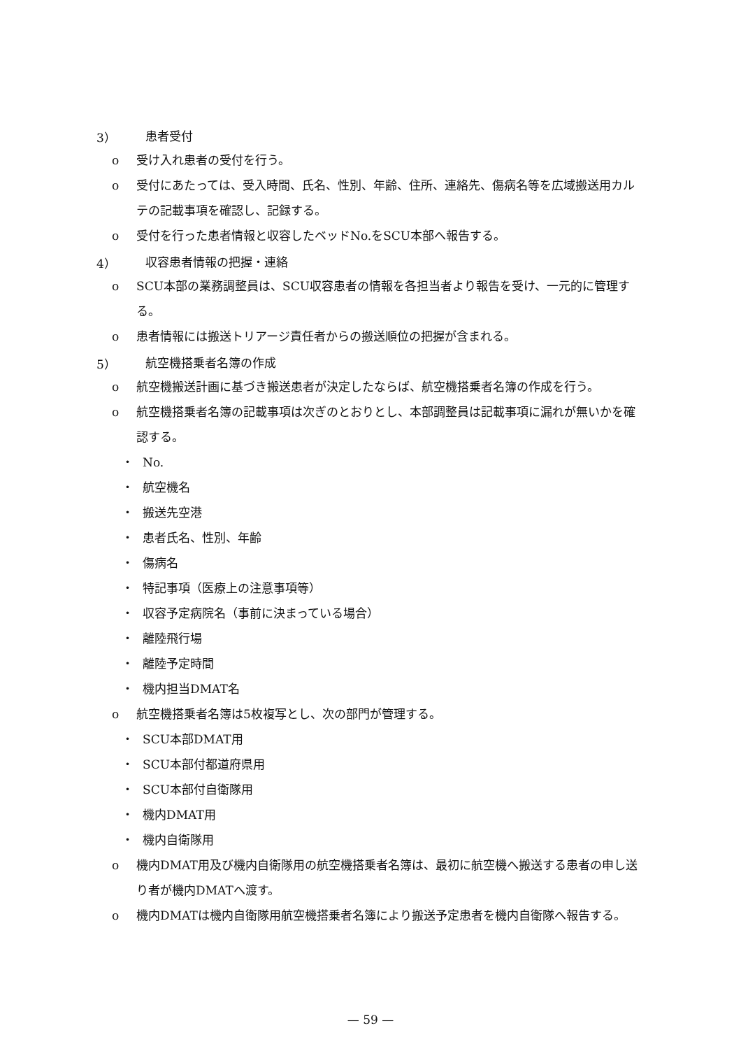3） 患者受付
o 受け入れ患者の受付を行う。
o 受付にあたっては、受入時間、氏名、性別、年齢、住所、連絡先、傷病名等を広域搬送用カルテの記載事項を確認し、記録する。
o 受付を行った患者情報と収容したベッドNo.をSCU本部へ報告する。
4） 収容患者情報の把握・連絡
o SCU本部の業務調整員は、SCU収容患者の情報を各担当者より報告を受け、一元的に管理する。
o 患者情報には搬送トリアージ責任者からの搬送順位の把握が含まれる。
5） 航空機搭乗者名簿の作成
o 航空機搬送計画に基づき搬送患者が決定したならば、航空機搭乗者名簿の作成を行う。
o 航空機搭乗者名簿の記載事項は次ぎのとおりとし、本部調整員は記載事項に漏れが無いかを確認する。
・ No.
・ 航空機名
・ 搬送先空港
・ 患者氏名、性別、年齢
・ 傷病名
・ 特記事項（医療上の注意事項等）
・ 収容予定病院名（事前に決まっている場合）
・ 離陸飛行場
・ 離陸予定時間
・ 機内担当DMAT名
o 航空機搭乗者名簿は5枚複写とし、次の部門が管理する。
・ SCU本部DMAT用
・ SCU本部付都道府県用
・ SCU本部付自衛隊用
・ 機内DMAT用
・ 機内自衛隊用
o 機内DMAT用及び機内自衛隊用の航空機搭乗者名簿は、最初に航空機へ搬送する患者の申し送り者が機内DMATへ渡す。
o 機内DMATは機内自衛隊用航空機搭乗者名簿により搬送予定患者を機内自衛隊へ報告する。
— 59 —